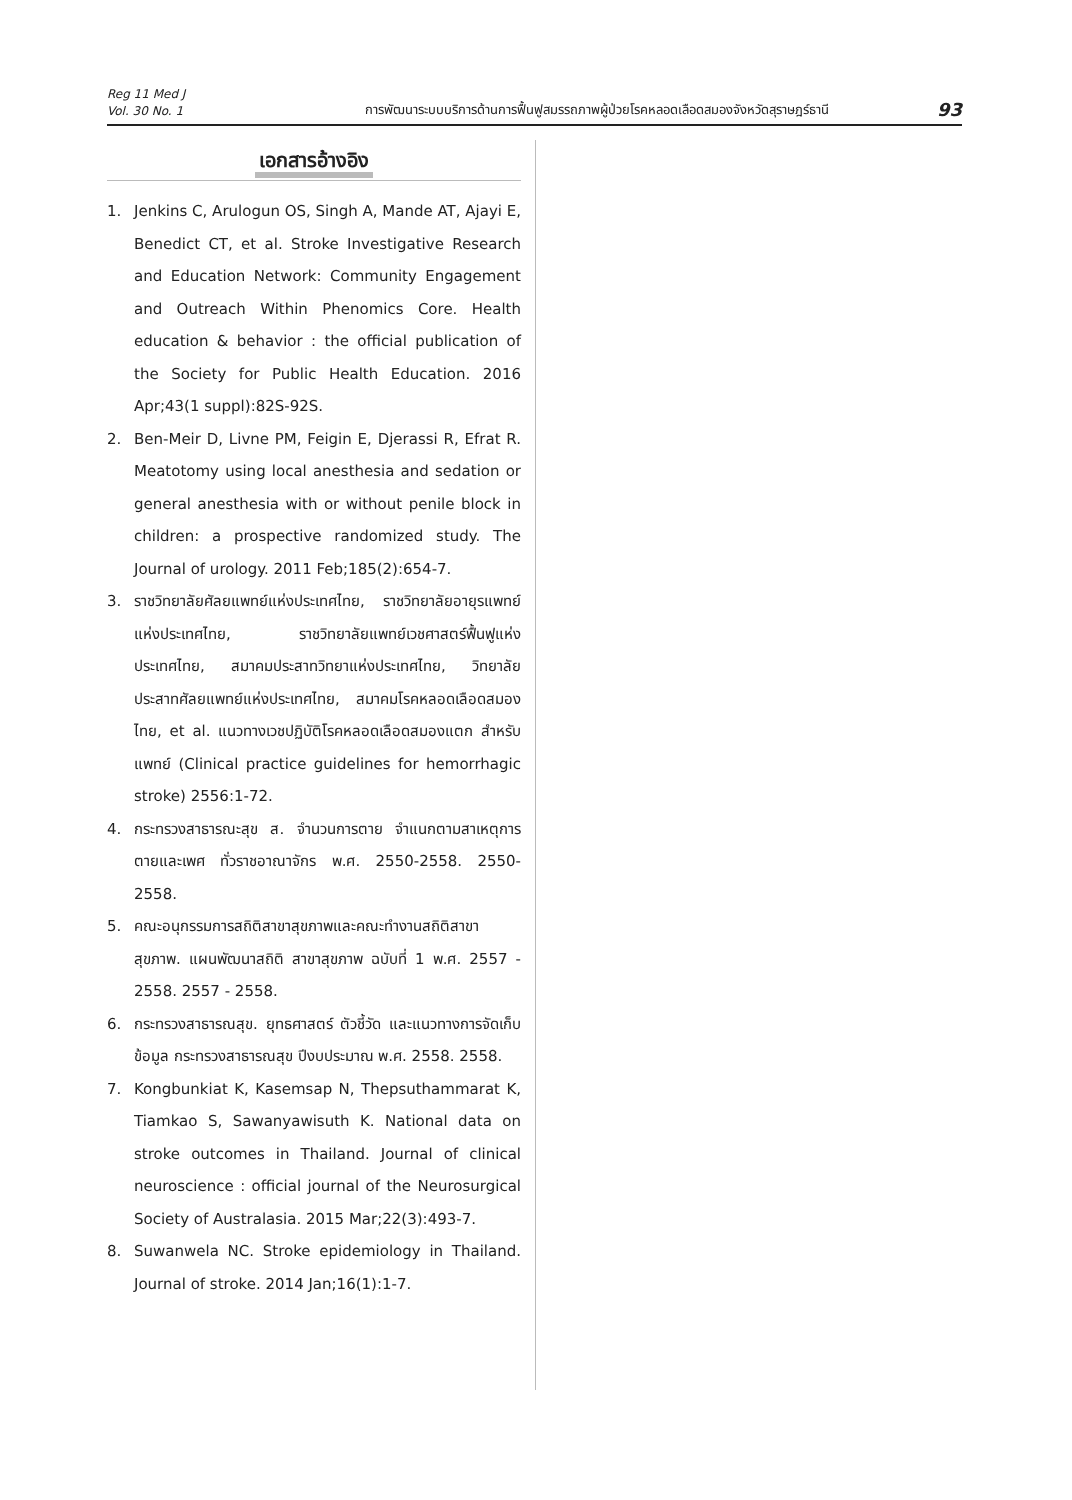Reg 11 Med J
Vol. 30 No. 1
การพัฒนาระบบบริการด้านการฟื้นฟูสมรรถภาพผู้ป่วยโรคหลอดเลือดสมองจังหวัดสุราษฎร์ธานี
93
เอกสารอ้างอิง
1. Jenkins C, Arulogun OS, Singh A, Mande AT, Ajayi E, Benedict CT, et al. Stroke Investigative Research and Education Network: Community Engagement and Outreach Within Phenomics Core. Health education & behavior : the official publication of the Society for Public Health Education. 2016 Apr;43(1 suppl):82S-92S.
2. Ben-Meir D, Livne PM, Feigin E, Djerassi R, Efrat R. Meatotomy using local anesthesia and sedation or general anesthesia with or without penile block in children: a prospective randomized study. The Journal of urology. 2011 Feb;185(2):654-7.
3. ราชวิทยาลัยศัลยแพทย์แห่งประเทศไทย, ราชวิทยาลัยอายุรแพทย์แห่งประเทศไทย, ราชวิทยาลัยแพทย์เวชศาสตร์ฟื้นฟูแห่งประเทศไทย, สมาคมประสาทวิทยาแห่งประเทศไทย, วิทยาลัยประสาทศัลยแพทย์แห่งประเทศไทย, สมาคมโรคหลอดเลือดสมองไทย, et al. แนวทางเวชปฏิบัติโรคหลอดเลือดสมองแตก สำหรับแพทย์ (Clinical practice guidelines for hemorrhagic stroke) 2556:1-72.
4. กระทรวงสาธารณะสุข ส. จำนวนการตาย จำแนกตามสาเหตุการตายและเพศ ทั่วราชอาณาจักร พ.ศ. 2550-2558. 2550-2558.
5. คณะอนุกรรมการสถิติสาขาสุขภาพและคณะทำงานสถิติสาขาสุขภาพ. แผนพัฒนาสถิติ สาขาสุขภาพ ฉบับที่ 1 พ.ศ. 2557 - 2558. 2557 - 2558.
6. กระทรวงสาธารณสุข. ยุทธศาสตร์ ตัวชี้วัด และแนวทางการจัดเก็บข้อมูล กระทรวงสาธารณสุข ปีงบประมาณ พ.ศ. 2558. 2558.
7. Kongbunkiat K, Kasemsap N, Thepsuthammarat K, Tiamkao S, Sawanyawisuth K. National data on stroke outcomes in Thailand. Journal of clinical neuroscience : official journal of the Neurosurgical Society of Australasia. 2015 Mar;22(3):493-7.
8. Suwanwela NC. Stroke epidemiology in Thailand. Journal of stroke. 2014 Jan;16(1):1-7.